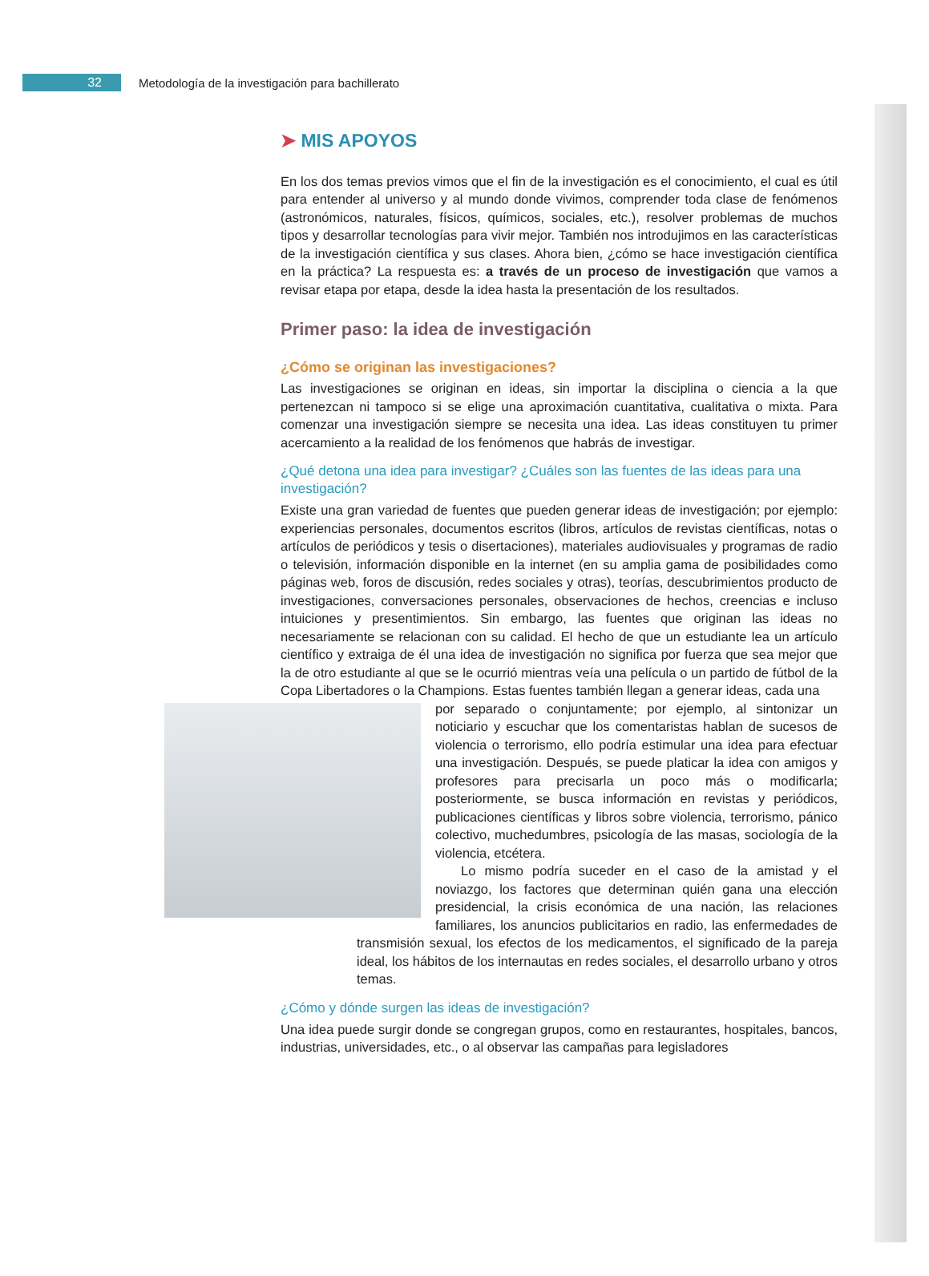32
Metodología de la investigación para bachillerato
➤ MIS APOYOS
En los dos temas previos vimos que el fin de la investigación es el conocimiento, el cual es útil para entender al universo y al mundo donde vivimos, comprender toda clase de fenómenos (astronómicos, naturales, físicos, químicos, sociales, etc.), resolver problemas de muchos tipos y desarrollar tecnologías para vivir mejor. También nos introdujimos en las características de la investigación científica y sus clases. Ahora bien, ¿cómo se hace investigación científica en la práctica? La respuesta es: a través de un proceso de investigación que vamos a revisar etapa por etapa, desde la idea hasta la presentación de los resultados.
Primer paso: la idea de investigación
¿Cómo se originan las investigaciones?
Las investigaciones se originan en ideas, sin importar la disciplina o ciencia a la que pertenezcan ni tampoco si se elige una aproximación cuantitativa, cualitativa o mixta. Para comenzar una investigación siempre se necesita una idea. Las ideas constituyen tu primer acercamiento a la realidad de los fenómenos que habrás de investigar.
¿Qué detona una idea para investigar? ¿Cuáles son las fuentes de las ideas para una investigación?
Existe una gran variedad de fuentes que pueden generar ideas de investigación; por ejemplo: experiencias personales, documentos escritos (libros, artículos de revistas científicas, notas o artículos de periódicos y tesis o disertaciones), materiales audiovisuales y programas de radio o televisión, información disponible en la internet (en su amplia gama de posibilidades como páginas web, foros de discusión, redes sociales y otras), teorías, descubrimientos producto de investigaciones, conversaciones personales, observaciones de hechos, creencias e incluso intuiciones y presentimientos. Sin embargo, las fuentes que originan las ideas no necesariamente se relacionan con su calidad. El hecho de que un estudiante lea un artículo científico y extraiga de él una idea de investigación no significa por fuerza que sea mejor que la de otro estudiante al que se le ocurrió mientras veía una película o un partido de fútbol de la Copa Libertadores o la Champions. Estas fuentes también llegan a generar ideas, cada una
por separado o conjuntamente; por ejemplo, al sintonizar un noticiario y escuchar que los comentaristas hablan de sucesos de violencia o terrorismo, ello podría estimular una idea para efectuar una investigación. Después, se puede platicar la idea con amigos y profesores para precisarla un poco más o modificarla; posteriormente, se busca información en revistas y periódicos, publicaciones científicas y libros sobre violencia, terrorismo, pánico colectivo, muchedumbres, psicología de las masas, sociología de la violencia, etcétera.
Lo mismo podría suceder en el caso de la amistad y el noviazgo, los factores que determinan quién gana una elección presidencial, la crisis económica de una nación, las relaciones familiares, los anuncios publicitarios en radio, las enfermedades de transmisión sexual, los efectos de los medicamentos, el significado de la pareja ideal, los hábitos de los internautas en redes sociales, el desarrollo urbano y otros temas.
¿Cómo y dónde surgen las ideas de investigación?
Una idea puede surgir donde se congregan grupos, como en restaurantes, hospitales, bancos, industrias, universidades, etc., o al observar las campañas para legisladores